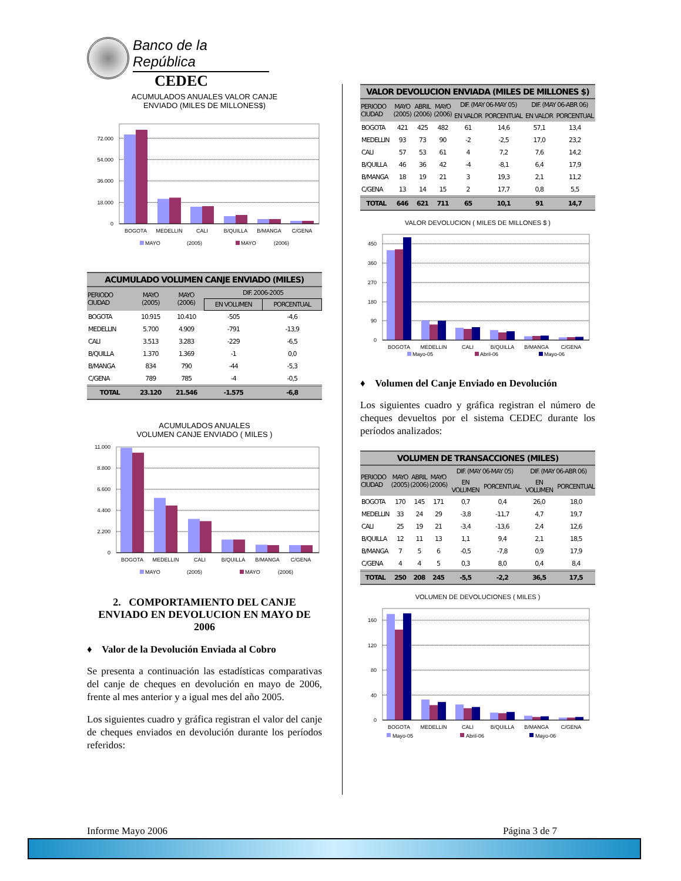Banco de la República
CEDEC
ACUMULADOS ANUALES VALOR CANJE
ENVIADO (MILES DE MILLONES$)
0
18.000
36.000
54.000
72.000
BOGOTA
MEDELLIN
CALI
B/QUILLA
B/MANGA
C/GENA
MAYO
(2005)
MAYO
(2006)
| ACUMULADO VOLUMEN CANJE ENVIADO (MILES) | | | | |
| --- | --- | --- | --- | --- |
| PERIODO CIUDAD | MAYO (2005) | MAYO (2006) | DIF. 2006-2005 | |
| | | | EN VOLUMEN | PORCENTUAL |
| BOGOTA | 10.915 | 10.410 | -505 | -4,6 |
| MEDELLIN | 5.700 | 4.909 | -791 | -13,9 |
| CALI | 3.513 | 3.283 | -229 | -6,5 |
| B/QUILLA | 1.370 | 1.369 | -1 | 0,0 |
| B/MANGA | 834 | 790 | -44 | -5,3 |
| C/GENA | 789 | 785 | -4 | -0,5 |
| TOTAL | 23.120 | 21.546 | -1.575 | -6,8 |
ACUMULADOS ANUALES
VOLUMEN CANJE ENVIADO ( MILES )
0
2.200
4.400
6.600
8.800
11.000
BOGOTA
MEDELLIN
CALI
B/QUILLA
B/MANGA
C/GENA
MAYO
(2005)
MAYO
(2006)
2. COMPORTAMIENTO DEL CANJE ENVIADO EN DEVOLUCION EN MAYO DE 2006
♦ Valor de la Devolución Enviada al Cobro
Se presenta a continuación las estadísticas comparativas del canje de cheques en devolución en mayo de 2006, frente al mes anterior y a igual mes del año 2005.
Los siguientes cuadro y gráfica registran el valor del canje de cheques enviados en devolución durante los períodos referidos:
| VALOR DEVOLUCION ENVIADA (MILES DE MILLONES $) | | | | | | | |
| --- | --- | --- | --- | --- | --- | --- | --- |
| PERIODO CIUDAD | MAYO (2005) | ABRIL (2006) | MAYO (2006) | DIF. (MAY 06-MAY 05) | | DIF. (MAY 06-ABR 06) | |
| | | | | EN VALOR | PORCENTUAL | EN VALOR | PORCENTUAL |
| BOGOTA | 421 | 425 | 482 | 61 | 14,6 | 57,1 | 13,4 |
| MEDELLIN | 93 | 73 | 90 | -2 | -2,5 | 17,0 | 23,2 |
| CALI | 57 | 53 | 61 | 4 | 7,2 | 7,6 | 14,2 |
| B/QUILLA | 46 | 36 | 42 | -4 | -8,1 | 6,4 | 17,9 |
| B/MANGA | 18 | 19 | 21 | 3 | 19,3 | 2,1 | 11,2 |
| C/GENA | 13 | 14 | 15 | 2 | 17,7 | 0,8 | 5,5 |
| TOTAL | 646 | 621 | 711 | 65 | 10,1 | 91 | 14,7 |
VALOR DEVOLUCION ( MILES DE MILLONES $ )
0
90
180
270
360
450
BOGOTA
MEDELLIN
CALI
B/QUILLA
B/MANGA
C/GENA
Mayo-05
Abril-06
Mayo-06
♦ Volumen del Canje Enviado en Devolución
Los siguientes cuadro y gráfica registran el número de cheques devueltos por el sistema CEDEC durante los períodos analizados:
| VOLUMEN DE TRANSACCIONES (MILES) | | | | | | | |
| --- | --- | --- | --- | --- | --- | --- | --- |
| PERIODO CIUDAD | MAYO (2005) | ABRIL (2006) | MAYO (2006) | DIF. (MAY 06-MAY 05) | | DIF. (MAY 06-ABR 06) | |
| | | | | EN VOLUMEN | PORCENTUAL | EN VOLUMEN | PORCENTUAL |
| BOGOTA | 170 | 145 | 171 | 0,7 | 0,4 | 26,0 | 18,0 |
| MEDELLIN | 33 | 24 | 29 | -3,8 | -11,7 | 4,7 | 19,7 |
| CALI | 25 | 19 | 21 | -3,4 | -13,6 | 2,4 | 12,6 |
| B/QUILLA | 12 | 11 | 13 | 1,1 | 9,4 | 2,1 | 18,5 |
| B/MANGA | 7 | 5 | 6 | -0,5 | -7,8 | 0,9 | 17,9 |
| C/GENA | 4 | 4 | 5 | 0,3 | 8,0 | 0,4 | 8,4 |
| TOTAL | 250 | 208 | 245 | -5,5 | -2,2 | 36,5 | 17,5 |
VOLUMEN DE DEVOLUCIONES ( MILES )
0
40
80
120
160
BOGOTA
MEDELLIN
CALI
B/QUILLA
B/MANGA
C/GENA
Mayo-05
Abril-06
Mayo-06
Informe Mayo 2006 Página 3 de 7